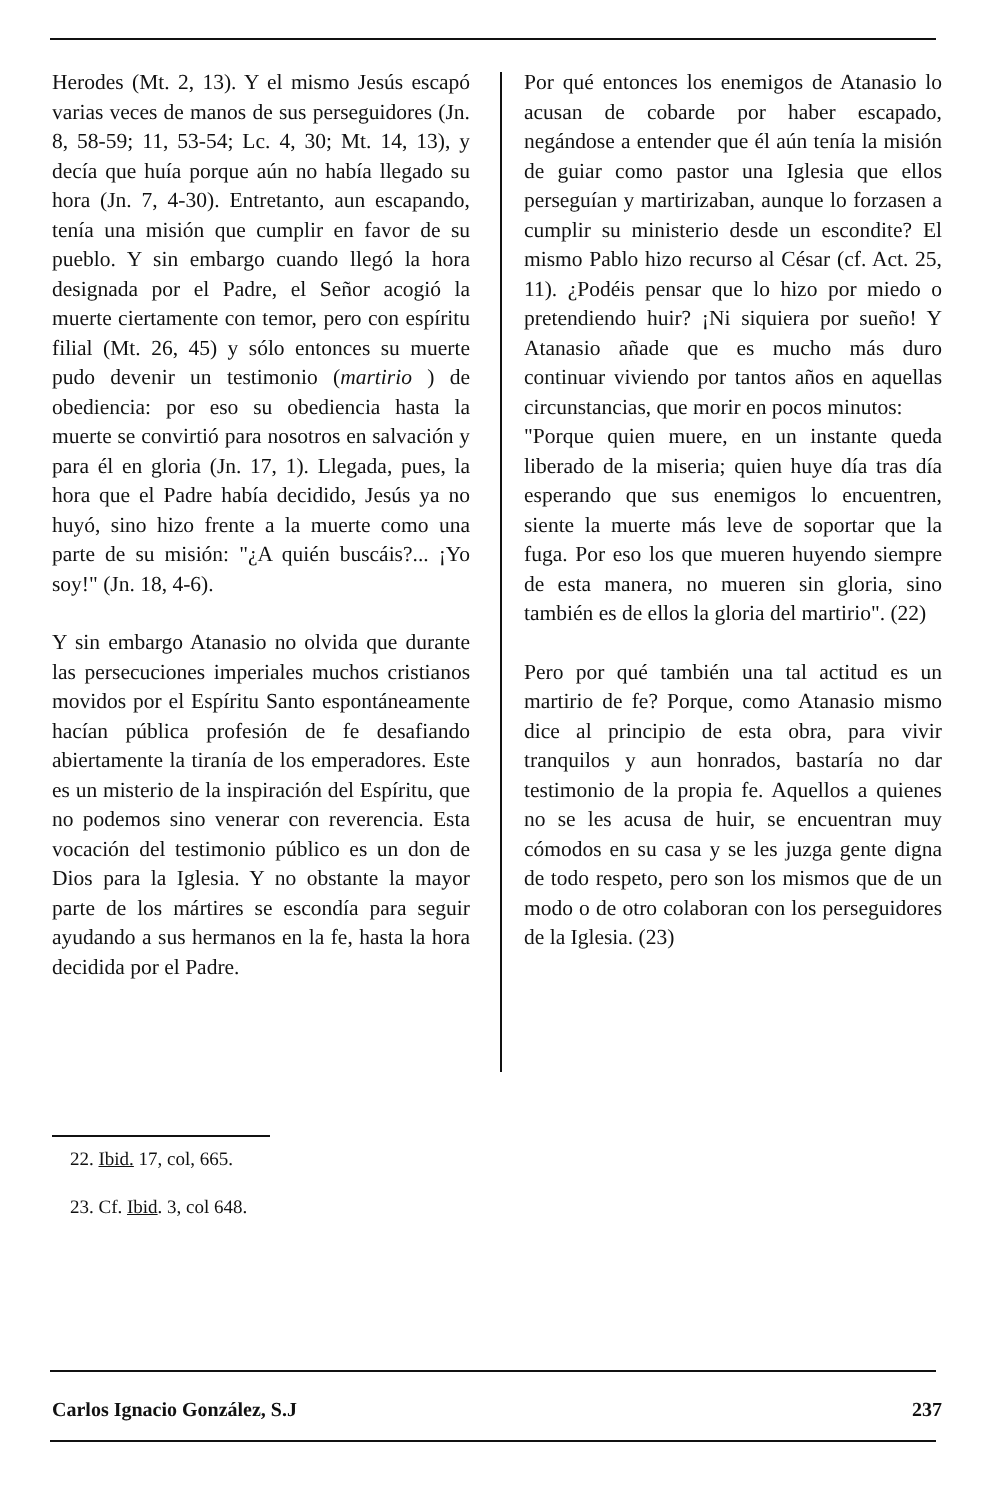Herodes (Mt. 2, 13). Y el mismo Jesús escapó varias veces de manos de sus perseguidores (Jn. 8, 58-59; 11, 53-54; Lc. 4, 30; Mt. 14, 13), y decía que huía porque aún no había llegado su hora (Jn. 7, 4-30). Entretanto, aun escapando, tenía una misión que cumplir en favor de su pueblo. Y sin embargo cuando llegó la hora designada por el Padre, el Señor acogió la muerte ciertamente con temor, pero con espíritu filial (Mt. 26, 45) y sólo entonces su muerte pudo devenir un testimonio (martirio ) de obediencia: por eso su obediencia hasta la muerte se convirtió para nosotros en salvación y para él en gloria (Jn. 17, 1). Llegada, pues, la hora que el Padre había decidido, Jesús ya no huyó, sino hizo frente a la muerte como una parte de su misión: "¿A quién buscáis?... ¡Yo soy!" (Jn. 18, 4-6).
Y sin embargo Atanasio no olvida que durante las persecuciones imperiales muchos cristianos movidos por el Espíritu Santo espontáneamente hacían pública profesión de fe desafiando abiertamente la tiranía de los emperadores. Este es un misterio de la inspiración del Espíritu, que no podemos sino venerar con reverencia. Esta vocación del testimonio público es un don de Dios para la Iglesia. Y no obstante la mayor parte de los mártires se escondía para seguir ayudando a sus hermanos en la fe, hasta la hora decidida por el Padre.
Por qué entonces los enemigos de Atanasio lo acusan de cobarde por haber escapado, negándose a entender que él aún tenía la misión de guiar como pastor una Iglesia que ellos perseguían y martirizaban, aunque lo forzasen a cumplir su ministerio desde un escondite? El mismo Pablo hizo recurso al César (cf. Act. 25, 11). ¿Podéis pensar que lo hizo por miedo o pretendiendo huir? ¡Ni siquiera por sueño! Y Atanasio añade que es mucho más duro continuar viviendo por tantos años en aquellas circunstancias, que morir en pocos minutos:
"Porque quien muere, en un instante queda liberado de la miseria; quien huye día tras día esperando que sus enemigos lo encuentren, siente la muerte más leve de soportar que la fuga. Por eso los que mueren huyendo siempre de esta manera, no mueren sin gloria, sino también es de ellos la gloria del martirio". (22)
Pero por qué también una tal actitud es un martirio de fe? Porque, como Atanasio mismo dice al principio de esta obra, para vivir tranquilos y aun honrados, bastaría no dar testimonio de la propia fe. Aquellos a quienes no se les acusa de huir, se encuentran muy cómodos en su casa y se les juzga gente digna de todo respeto, pero son los mismos que de un modo o de otro colaboran con los perseguidores de la Iglesia. (23)
22. Ibid. 17, col, 665.
23. Cf. Ibid. 3, col 648.
Carlos Ignacio González, S.J 237